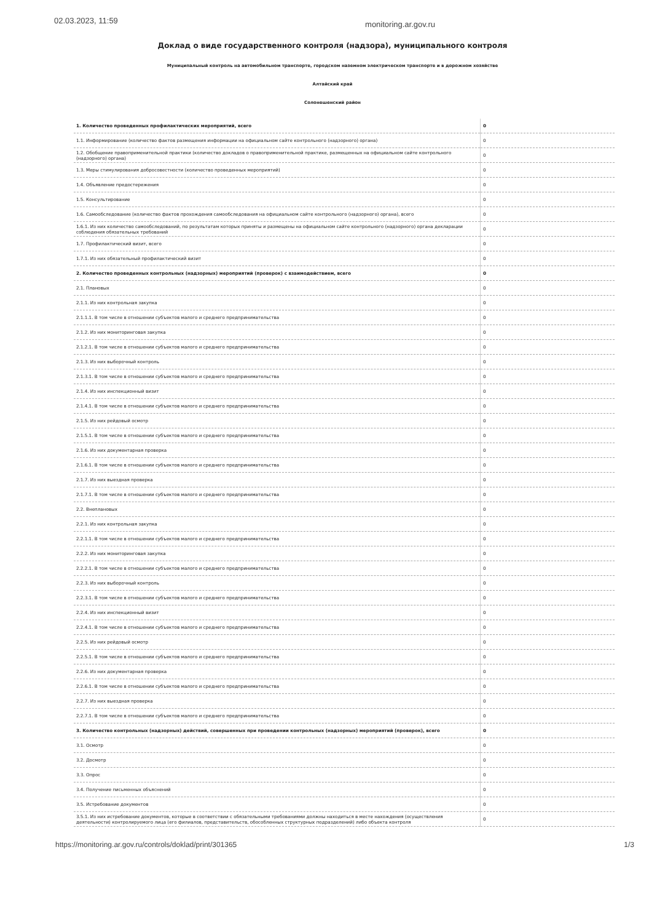02.03.2023, 11:59 monitoring.ar.gov.ru
Доклад о виде государственного контроля (надзора), муниципального контроля
Муниципальный контроль на автомобильном транспорте, городском наземном электрическом транспорте и в дорожном хозяйстве
Алтайский край
Солонешенский район
| 1. Количество проведенных профилактических мероприятий, всего | 0 |
| 1.1. Информирование (количество фактов размещения информации на официальном сайте контрольного (надзорного) органа) | 0 |
| 1.2. Обобщение правоприменительной практики (количество докладов о правоприменительной практике, размещенных на официальном сайте контрольного (надзорного) органа) | 0 |
| 1.3. Меры стимулирования добросовестности (количество проведенных мероприятий) | 0 |
| 1.4. Объявление предостережения | 0 |
| 1.5. Консультирование | 0 |
| 1.6. Самообследование (количество фактов прохождения самообследования на официальном сайте контрольного (надзорного) органа), всего | 0 |
| 1.6.1. Из них количество самообследований, по результатам которых приняты и размещены на официальном сайте контрольного (надзорного) органа декларации соблюдения обязательных требований | 0 |
| 1.7. Профилактический визит, всего | 0 |
| 1.7.1. Из них обязательный профилактический визит | 0 |
| 2. Количество проведенных контрольных (надзорных) мероприятий (проверок) с взаимодействием, всего | 0 |
| 2.1. Плановых | 0 |
| 2.1.1. Из них контрольная закупка | 0 |
| 2.1.1.1. В том числе в отношении субъектов малого и среднего предпринимательства | 0 |
| 2.1.2. Из них мониторинговая закупка | 0 |
| 2.1.2.1. В том числе в отношении субъектов малого и среднего предпринимательства | 0 |
| 2.1.3. Из них выборочный контроль | 0 |
| 2.1.3.1. В том числе в отношении субъектов малого и среднего предпринимательства | 0 |
| 2.1.4. Из них инспекционный визит | 0 |
| 2.1.4.1. В том числе в отношении субъектов малого и среднего предпринимательства | 0 |
| 2.1.5. Из них рейдовый осмотр | 0 |
| 2.1.5.1. В том числе в отношении субъектов малого и среднего предпринимательства | 0 |
| 2.1.6. Из них документарная проверка | 0 |
| 2.1.6.1. В том числе в отношении субъектов малого и среднего предпринимательства | 0 |
| 2.1.7. Из них выездная проверка | 0 |
| 2.1.7.1. В том числе в отношении субъектов малого и среднего предпринимательства | 0 |
| 2.2. Внеплановых | 0 |
| 2.2.1. Из них контрольная закупка | 0 |
| 2.2.1.1. В том числе в отношении субъектов малого и среднего предпринимательства | 0 |
| 2.2.2. Из них мониторинговая закупка | 0 |
| 2.2.2.1. В том числе в отношении субъектов малого и среднего предпринимательства | 0 |
| 2.2.3. Из них выборочный контроль | 0 |
| 2.2.3.1. В том числе в отношении субъектов малого и среднего предпринимательства | 0 |
| 2.2.4. Из них инспекционный визит | 0 |
| 2.2.4.1. В том числе в отношении субъектов малого и среднего предпринимательства | 0 |
| 2.2.5. Из них рейдовый осмотр | 0 |
| 2.2.5.1. В том числе в отношении субъектов малого и среднего предпринимательства | 0 |
| 2.2.6. Из них документарная проверка | 0 |
| 2.2.6.1. В том числе в отношении субъектов малого и среднего предпринимательства | 0 |
| 2.2.7. Из них выездная проверка | 0 |
| 2.2.7.1. В том числе в отношении субъектов малого и среднего предпринимательства | 0 |
| 3. Количество контрольных (надзорных) действий, совершенных при проведении контрольных (надзорных) мероприятий (проверок), всего | 0 |
| 3.1. Осмотр | 0 |
| 3.2. Досмотр | 0 |
| 3.3. Опрос | 0 |
| 3.4. Получение письменных объяснений | 0 |
| 3.5. Истребование документов | 0 |
| 3.5.1. Из них истребование документов, которые в соответствии с обязательными требованиями должны находиться в месте нахождения (осуществления деятельности) контролируемого лица (его филиалов, представительств, обособленных структурных подразделений) либо объекта контроля | 0 |
https://monitoring.ar.gov.ru/controls/doklad/print/301365 1/3